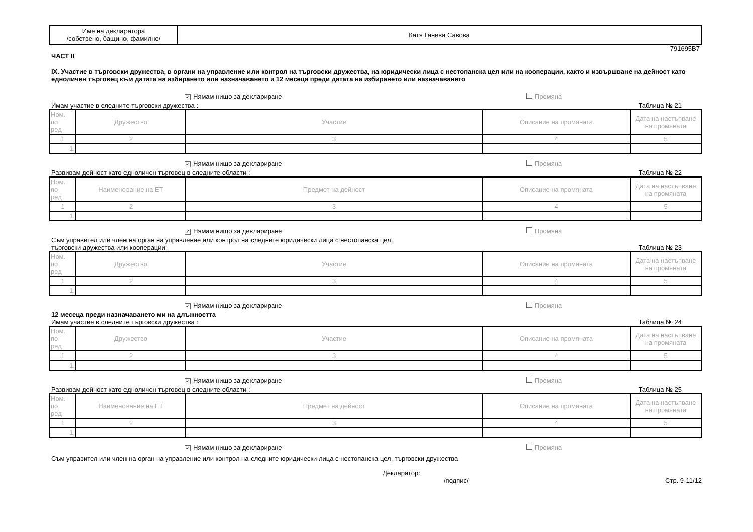| Име на декларатора /собствено, бащино, фамилно/ | Катя Ганева Савова |
791695B7
ЧАСТ II
IX. Участие в търговски дружества, в органи на управление или контрол на търговски дружества, на юридически лица с нестопанска цел или на кооперации, както и извършване на дейност като едноличен търговец към датата на избирането или назначаването и 12 месеца преди датата на избирането или назначаването
✓ Нямам нищо за деклариране Промяна
Имам участие в следните търговски дружества : Таблица № 21
| Ном. по ред | Дружество | Участие | Описание на промяната | Дата на настъпване на промяната |
| 1 | 2 | 3 | 4 | 5 |
| 1. | | | | |
✓ Нямам нищо за деклариране Промяна
Развивам дейност като едноличен търговец в следните области : Таблица № 22
| Ном. по ред | Наименование на ЕТ | Предмет на дейност | Описание на промяната | Дата на настъпване на промяната |
| 1 | 2 | 3 | 4 | 5 |
| 1. | | | | |
✓ Нямам нищо за деклариране Промяна
Съм управител или член на орган на управление или контрол на следните юридически лица с нестопанска цел,
търговски дружества или кооперации: Таблица № 23
| Ном. по ред | Дружество | Участие | Описание на промяната | Дата на настъпване на промяната |
| 1 | 2 | 3 | 4 | 5 |
| 1. | | | | |
✓ Нямам нищо за деклариране Промяна
12 месеца преди назначаването ми на длъжността
Имам участие в следните търговски дружества : Таблица № 24
| Ном. по ред | Дружество | Участие | Описание на промяната | Дата на настъпване на промяната |
| 1 | 2 | 3 | 4 | 5 |
| 1. | | | | |
✓ Нямам нищо за деклариране Промяна
Развивам дейност като едноличен търговец в следните области : Таблица № 25
| Ном. по ред | Наименование на ЕТ | Предмет на дейност | Описание на промяната | Дата на настъпване на промяната |
| 1 | 2 | 3 | 4 | 5 |
| 1. | | | | |
✓ Нямам нищо за деклариране Промяна
Съм управител или член на орган на управление или контрол на следните юридически лица с нестопанска цел, търговски дружества
Декларатор:
/подпис/ Стр. 9-11/12